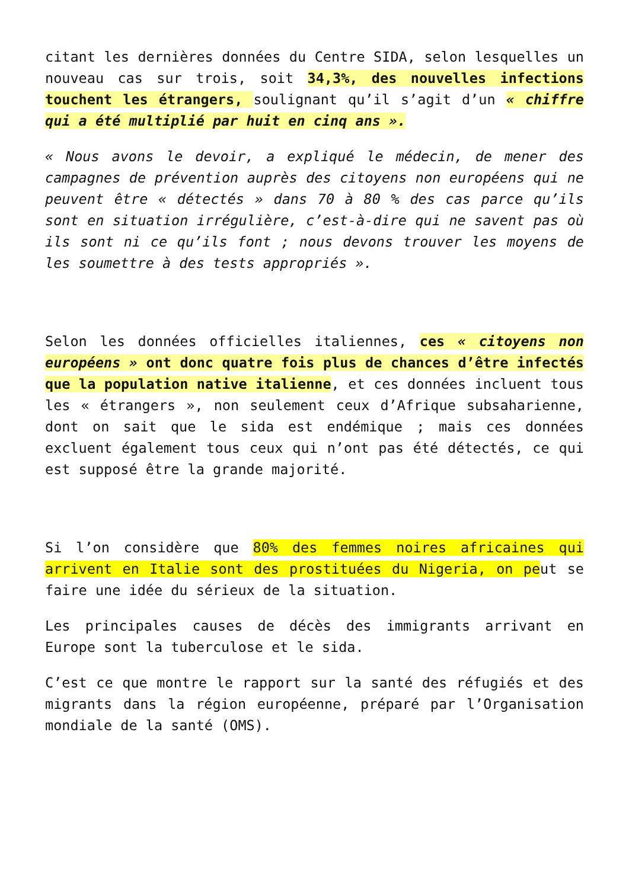citant les dernières données du Centre SIDA, selon lesquelles un nouveau cas sur trois, soit 34,3%, des nouvelles infections touchent les étrangers, soulignant qu’il s’agit d’un « chiffre qui a été multiplié par huit en cinq ans ».
« Nous avons le devoir, a expliqué le médecin, de mener des campagnes de prévention auprès des citoyens non européens qui ne peuvent être « détectés » dans 70 à 80 % des cas parce qu’ils sont en situation irrégulière, c’est-à-dire qui ne savent pas où ils sont ni ce qu’ils font ; nous devons trouver les moyens de les soumettre à des tests appropriés ».
Selon les données officielles italiennes, ces « citoyens non européens » ont donc quatre fois plus de chances d’être infectés que la population native italienne, et ces données incluent tous les « étrangers », non seulement ceux d’Afrique subsaharienne, dont on sait que le sida est endémique ; mais ces données excluent également tous ceux qui n’ont pas été détectés, ce qui est supposé être la grande majorité.
Si l’on considère que 80% des femmes noires africaines qui arrivent en Italie sont des prostituées du Nigeria, on peut se faire une idée du sérieux de la situation.
Les principales causes de décès des immigrants arrivant en Europe sont la tuberculose et le sida.
C’est ce que montre le rapport sur la santé des réfugiés et des migrants dans la région européenne, préparé par l’Organisation mondiale de la santé (OMS).